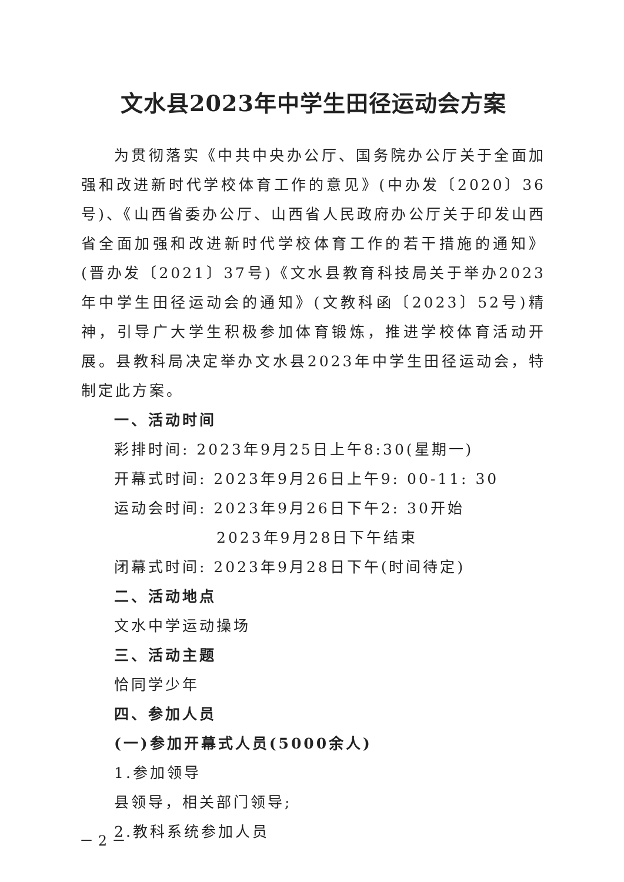文水县2023年中学生田径运动会方案
为贯彻落实《中共中央办公厅、国务院办公厅关于全面加强和改进新时代学校体育工作的意见》(中办发〔2020〕36号)、《山西省委办公厅、山西省人民政府办公厅关于印发山西省全面加强和改进新时代学校体育工作的若干措施的通知》(晋办发〔2021〕37号)《文水县教育科技局关于举办2023年中学生田径运动会的通知》(文教科函〔2023〕52号)精神，引导广大学生积极参加体育锻炼，推进学校体育活动开展。县教科局决定举办文水县2023年中学生田径运动会，特制定此方案。
一、活动时间
彩排时间: 2023年9月25日上午8:30(星期一)
开幕式时间: 2023年9月26日上午9: 00-11: 30
运动会时间: 2023年9月26日下午2: 30开始
2023年9月28日下午结束
闭幕式时间: 2023年9月28日下午(时间待定)
二、活动地点
文水中学运动操场
三、活动主题
恰同学少年
四、参加人员
(一)参加开幕式人员(5000余人)
1.参加领导
县领导，相关部门领导;
2.教科系统参加人员
－ 2 －